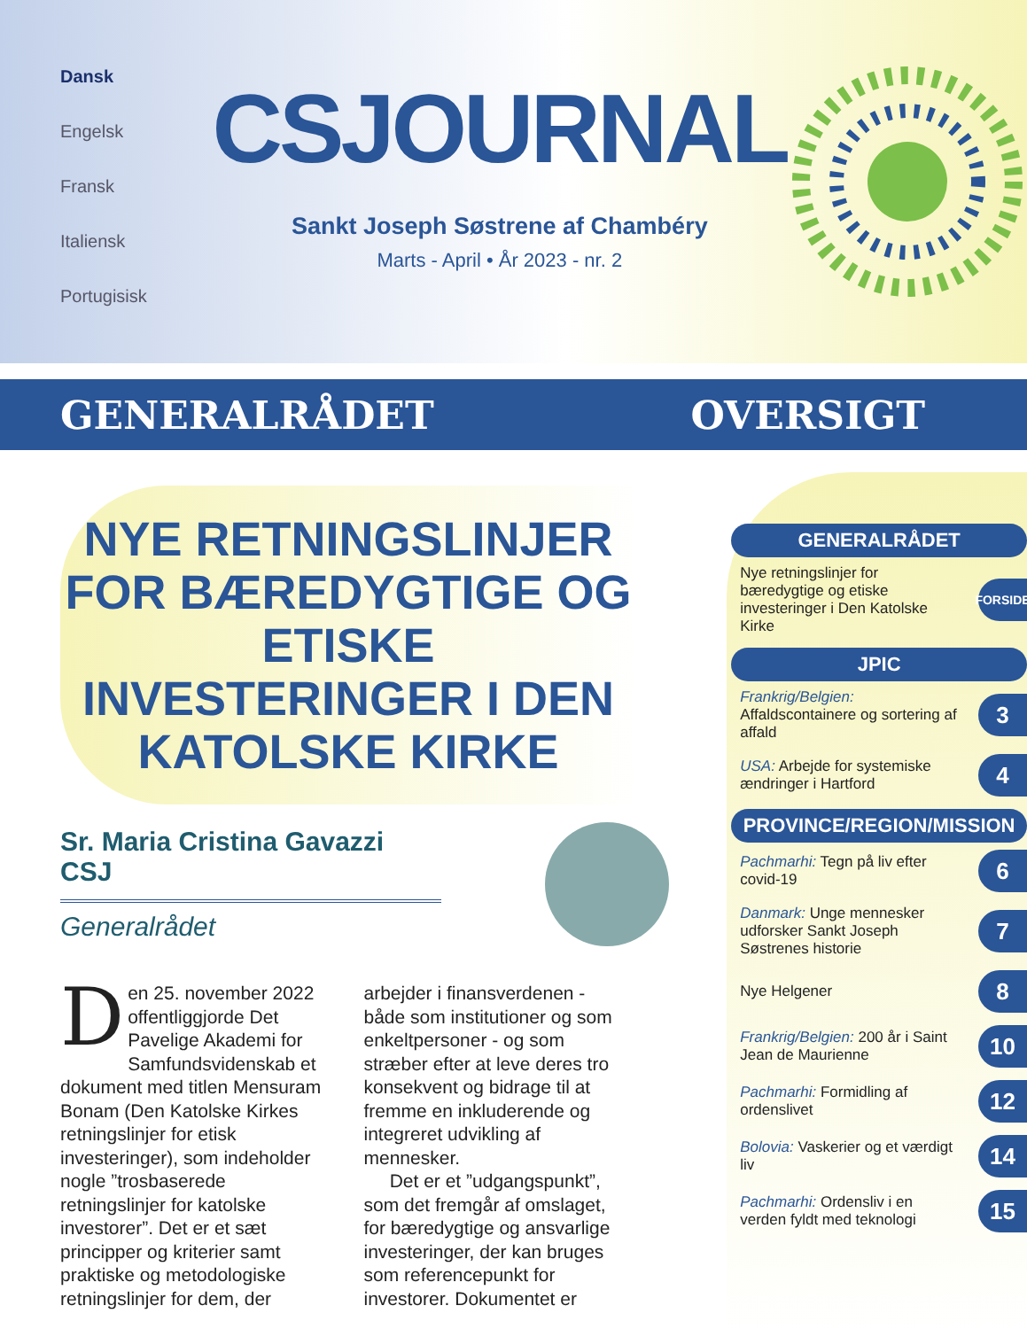Dansk
Engelsk
Fransk
Italiensk
Portugisisk
CSJOURNAL
Sankt Joseph Søstrene af Chambéry
Marts - April • År 2023 - nr. 2
GENERALRÅDET OVERSIGT
NYE RETNINGSLINJER FOR BÆREDYGTIGE OG ETISKE INVESTERINGER I DEN KATOLSKE KIRKE
Sr. Maria Cristina Gavazzi CSJ
Generalrådet
Den 25. november 2022 offentliggjorde Det Pavelige Akademi for Samfundsvidenskab et dokument med titlen Mensuram Bonam (Den Katolske Kirkes retningslinjer for etisk investeringer), som indeholder nogle ”trosbaserede retningslinjer for katolske investorer”. Det er et sæt principper og kriterier samt praktiske og metodologiske retningslinjer for dem, der arbejder i finansverdenen - både som institutioner og som enkeltpersoner - og som stræber efter at leve deres tro konsekvent og bidrage til at fremme en inkluderende og integreret udvikling af mennesker.
Det er et ”udgangspunkt”, som det fremgår af omslaget, for bæredygtige og ansvarlige investeringer, der kan bruges som referencepunkt for investorer. Dokumentet er
GENERALRÅDET
Nye retningslinjer for bæredygtige og etiske investeringer i Den Katolske Kirke
FORSIDE
JPIC
Frankrig/Belgien: Affaldscontainere og sortering af affald
3
USA: Arbejde for systemiske ændringer i Hartford
4
PROVINCE/REGION/MISSION
Pachmarhi: Tegn på liv efter covid-19
6
Danmark: Unge mennesker udforsker Sankt Joseph Søstrenes historie
7
Nye Helgener
8
Frankrig/Belgien: 200 år i Saint Jean de Maurienne
10
Pachmarhi: Formidling af ordenslivet
12
Bolovia: Vaskerier og et værdigt liv
14
Pachmarhi: Ordensliv i en verden fyldt med teknologi
15